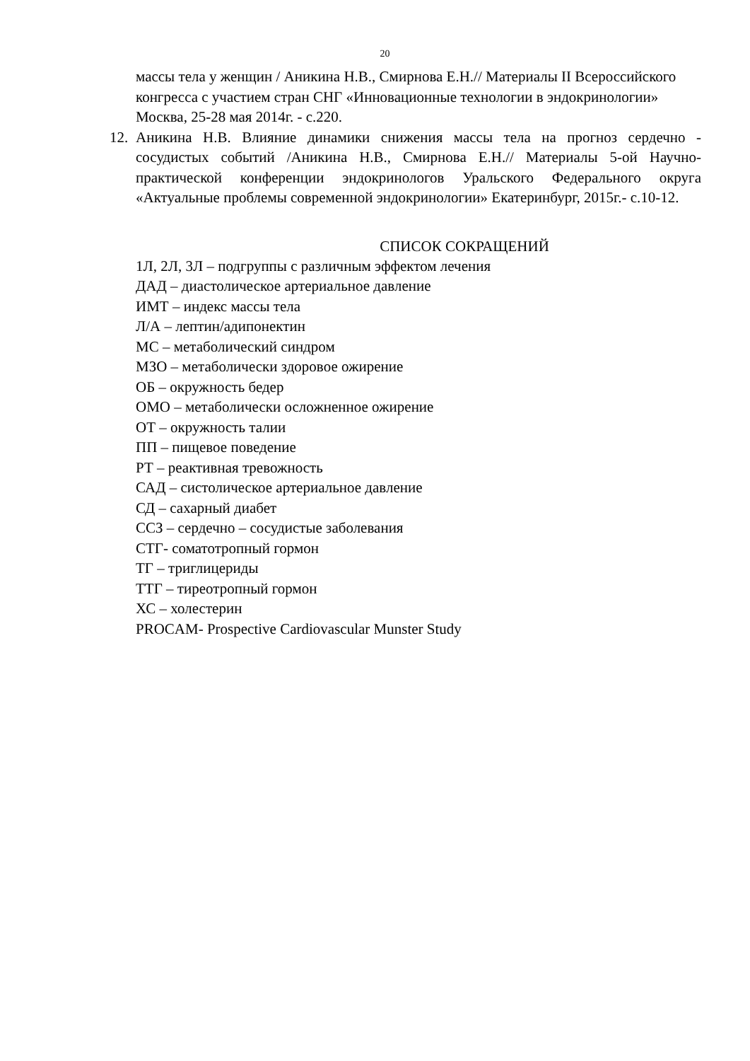20
массы тела у женщин / Аникина Н.В., Смирнова Е.Н.// Материалы II Всероссийского конгресса с участием стран СНГ «Инновационные технологии в эндокринологии» Москва, 25-28 мая 2014г. - с.220.
12. Аникина Н.В. Влияние динамики снижения массы тела на прогноз сердечно - сосудистых событий /Аникина Н.В., Смирнова Е.Н.// Материалы 5-ой Научно-практической конференции эндокринологов Уральского Федерального округа «Актуальные проблемы современной эндокринологии» Екатеринбург, 2015г.- с.10-12.
СПИСОК СОКРАЩЕНИЙ
1Л, 2Л, 3Л – подгруппы с различным эффектом лечения
ДАД – диастолическое артериальное давление
ИМТ – индекс массы тела
Л/А – лептин/адипонектин
МС – метаболический синдром
МЗО – метаболически здоровое ожирение
ОБ – окружность бедер
ОМО – метаболически осложненное ожирение
ОТ – окружность талии
ПП – пищевое поведение
РТ – реактивная тревожность
САД – систолическое артериальное давление
СД – сахарный диабет
ССЗ – сердечно – сосудистые заболевания
СТГ- соматотропный гормон
ТГ – триглицериды
ТТГ – тиреотропный гормон
ХС – холестерин
PROCAM- Prospective Cardiovascular Munster Study